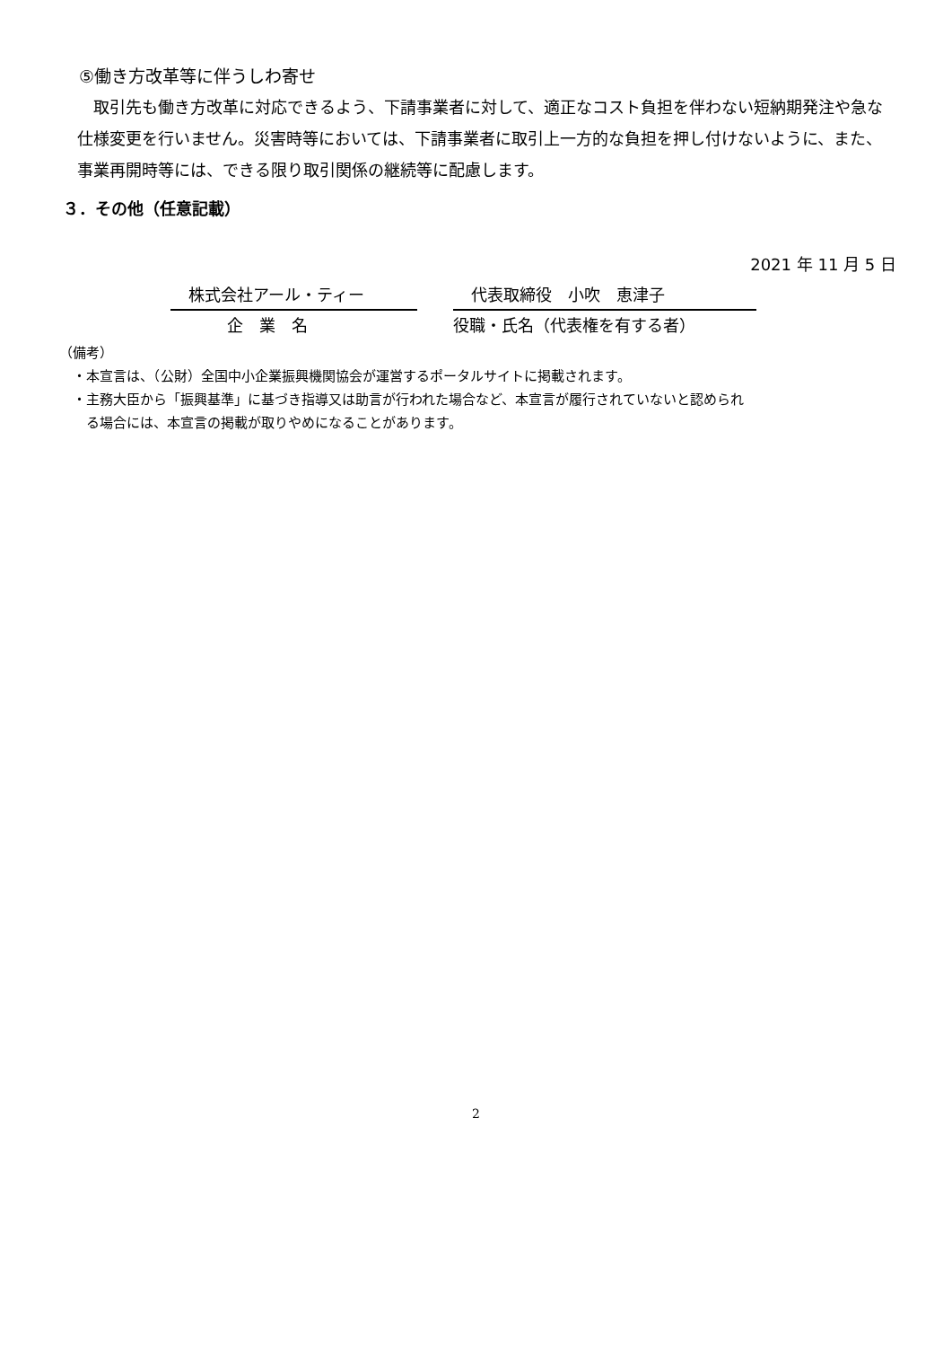⑤働き方改革等に伴うしわ寄せ
　取引先も働き方改革に対応できるよう、下請事業者に対して、適正なコスト負担を伴わない短納期発注や急な仕様変更を行いません。災害時等においては、下請事業者に取引上一方的な負担を押し付けないように、また、事業再開時等には、できる限り取引関係の継続等に配慮します。
３．その他（任意記載）
2021 年 11 月 5 日
株式会社アール・ティー 代表取締役　小吹　恵津子
企　業　名 役職・氏名（代表権を有する者）
（備考）
　・本宣言は、（公財）全国中小企業振興機関協会が運営するポータルサイトに掲載されます。
　・主務大臣から「振興基準」に基づき指導又は助言が行われた場合など、本宣言が履行されていないと認められ
　　る場合には、本宣言の掲載が取りやめになることがあります。
2